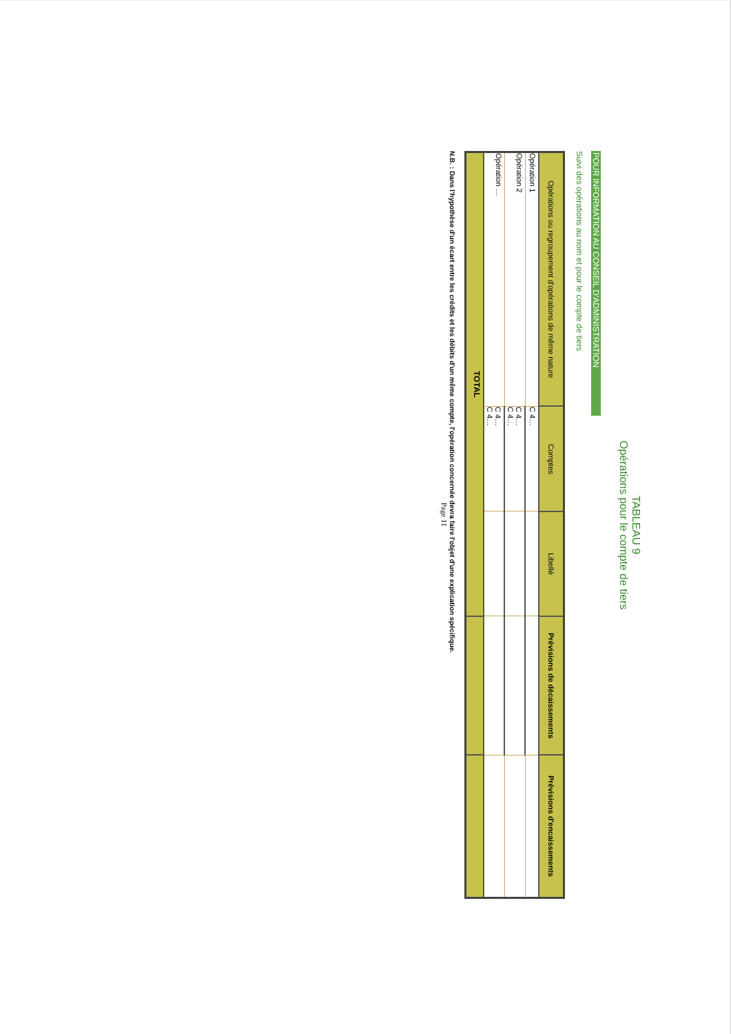TABLEAU 9
Opérations pour le compte de tiers
POUR INFORMATION AU CONSEIL D'ADMINISTRATION
Suivi des opérations au nom et pour le compte de tiers
| Opérations ou regroupement d'opérations de même nature | Comptes | Libellé | Prévisions de décaissements | Prévisions d'encaissements |
| --- | --- | --- | --- | --- |
| Opération 1 | C 4… | | | |
| Opération 2 | C 4… C 4… | | | |
| Opération … | C 4… C 4… | | | |
| TOTAL | | | | |
N.B. : Dans l'hypothèse d'un écart entre les crédits et les débits d'un même compte, l'opération concernée devra faire l'objet d'une explication spécifique.
Page 11